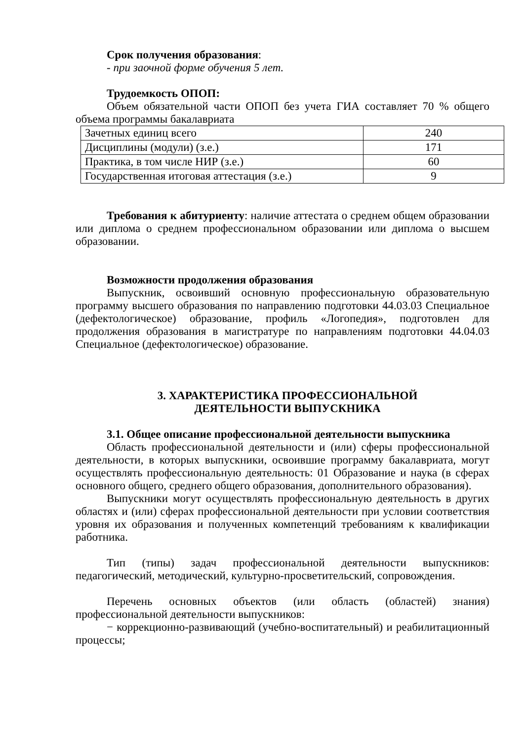Срок получения образования:
- при заочной форме обучения 5 лет.
Трудоемкость ОПОП:
Объем обязательной части ОПОП без учета ГИА составляет 70 % общего объема программы бакалавриата
| Зачетных единиц всего | 240 |
| Дисциплины (модули) (з.е.) | 171 |
| Практика, в том числе НИР (з.е.) | 60 |
| Государственная итоговая аттестация (з.е.) | 9 |
Требования к абитуриенту: наличие аттестата о среднем общем образовании или диплома о среднем профессиональном образовании или диплома о высшем образовании.
Возможности продолжения образования
Выпускник, освоивший основную профессиональную образовательную программу высшего образования по направлению подготовки 44.03.03 Специальное (дефектологическое) образование, профиль «Логопедия», подготовлен для продолжения образования в магистратуре по направлениям подготовки 44.04.03 Специальное (дефектологическое) образование.
3. ХАРАКТЕРИСТИКА ПРОФЕССИОНАЛЬНОЙ
ДЕЯТЕЛЬНОСТИ ВЫПУСКНИКА
3.1. Общее описание профессиональной деятельности выпускника
Область профессиональной деятельности и (или) сферы профессиональной деятельности, в которых выпускники, освоившие программу бакалавриата, могут осуществлять профессиональную деятельность: 01 Образование и наука (в сферах основного общего, среднего общего образования, дополнительного образования).
Выпускники могут осуществлять профессиональную деятельность в других областях и (или) сферах профессиональной деятельности при условии соответствия уровня их образования и полученных компетенций требованиям к квалификации работника.
Тип (типы) задач профессиональной деятельности выпускников: педагогический, методический, культурно-просветительский, сопровождения.
Перечень основных объектов (или область (областей) знания) профессиональной деятельности выпускников:
− коррекционно-развивающий (учебно-воспитательный) и реабилитационный процессы;